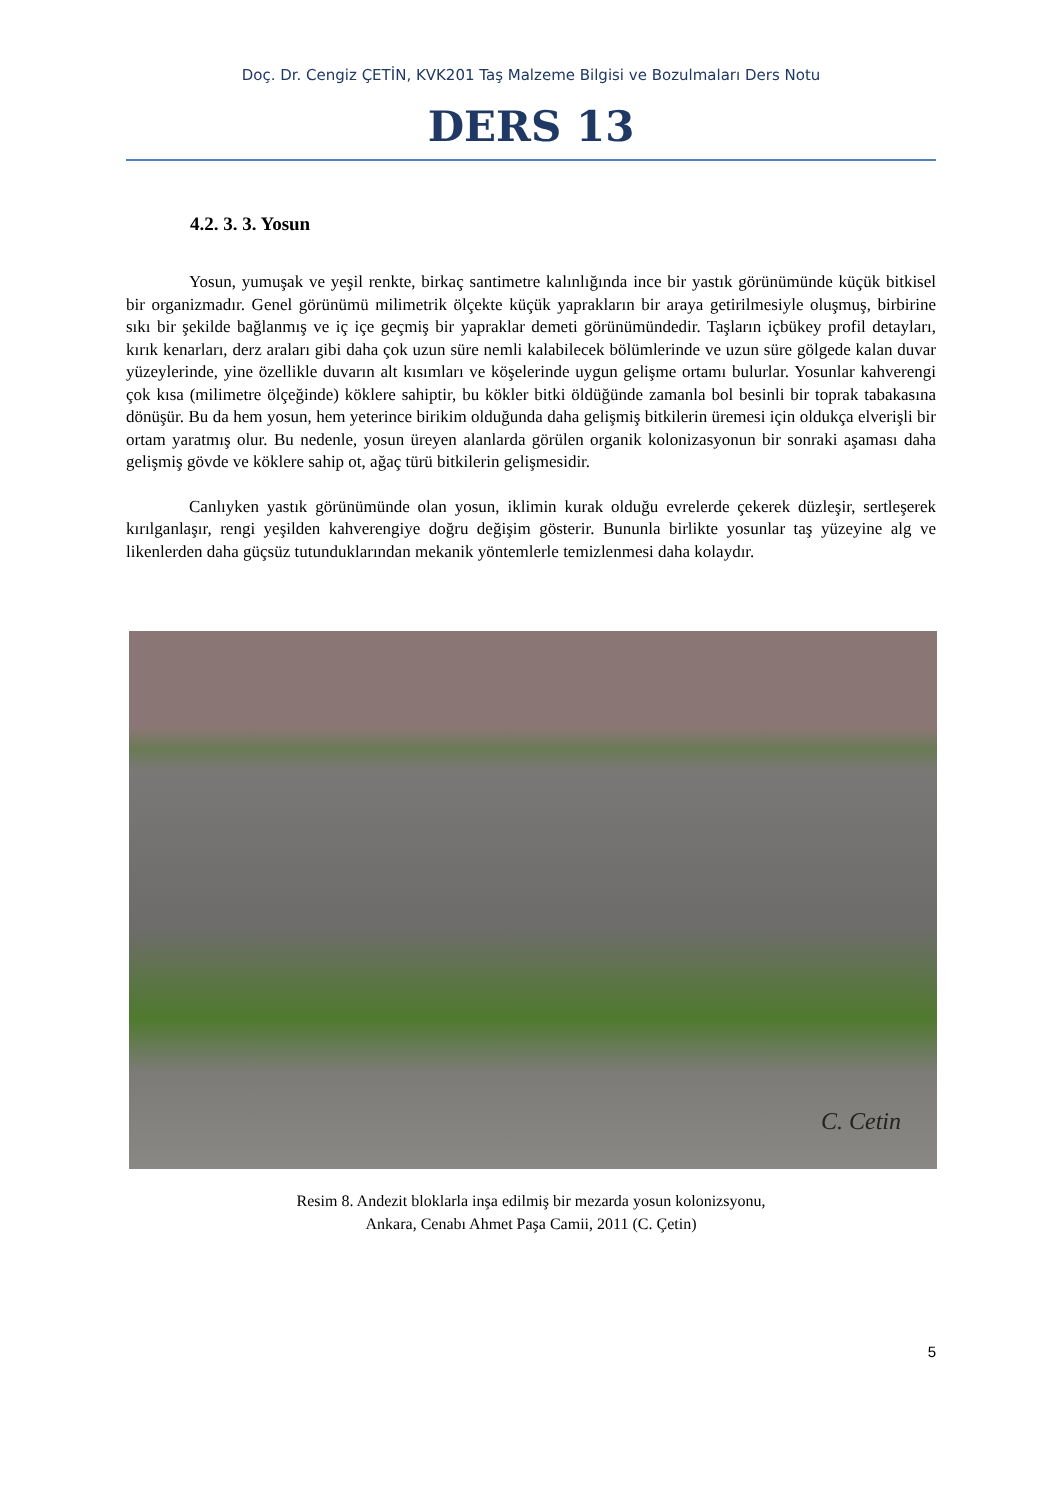Doç. Dr. Cengiz ÇETİN, KVK201 Taş Malzeme Bilgisi ve Bozulmaları Ders Notu
DERS 13
4.2. 3. 3. Yosun
Yosun, yumuşak ve yeşil renkte, birkaç santimetre kalınlığında ince bir yastık görünümünde küçük bitkisel bir organizmadır. Genel görünümü milimetrik ölçekte küçük yaprakların bir araya getirilmesiyle oluşmuş, birbirine sıkı bir şekilde bağlanmış ve iç içe geçmiş bir yapraklar demeti görünümündedir. Taşların içbükey profil detayları, kırık kenarları, derz araları gibi daha çok uzun süre nemli kalabilecek bölümlerinde ve uzun süre gölgede kalan duvar yüzeylerinde, yine özellikle duvarın alt kısımları ve köşelerinde uygun gelişme ortamı bulurlar. Yosunlar kahverengi çok kısa (milimetre ölçeğinde) köklere sahiptir, bu kökler bitki öldüğünde zamanla bol besinli bir toprak tabakasına dönüşür. Bu da hem yosun, hem yeterince birikim olduğunda daha gelişmiş bitkilerin üremesi için oldukça elverişli bir ortam yaratmış olur. Bu nedenle, yosun üreyen alanlarda görülen organik kolonizasyonun bir sonraki aşaması daha gelişmiş gövde ve köklere sahip ot, ağaç türü bitkilerin gelişmesidir.
Canlıyken yastık görünümünde olan yosun, iklimin kurak olduğu evrelerde çekerek düzleşir, sertleşerek kırılganlaşır, rengi yeşilden kahverengiye doğru değişim gösterir. Bununla birlikte yosunlar taş yüzeyine alg ve likenlerden daha güçsüz tutunduklarından mekanik yöntemlerle temizlenmesi daha kolaydır.
C. Cetin
Resim 8. Andezit bloklarla inşa edilmiş bir mezarda yosun kolonizsyonu,
Ankara, Cenabı Ahmet Paşa Camii, 2011 (C. Çetin)
5